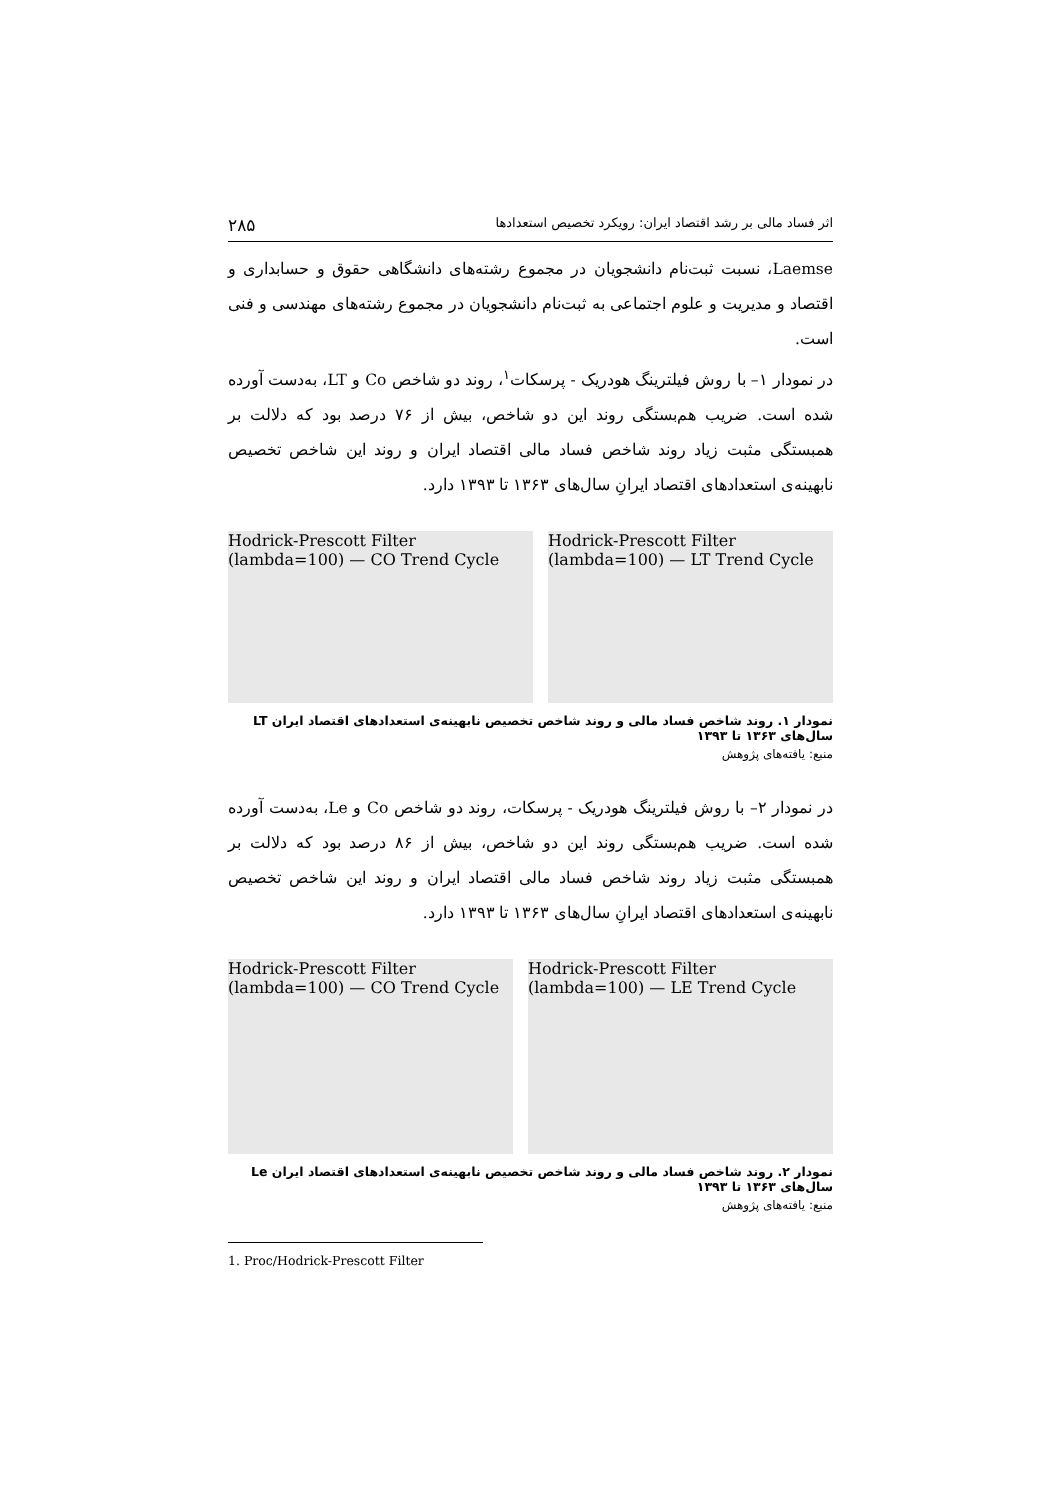اثر فساد مالی بر رشد اقتصاد ایران: رویکرد تخصیص استعدادها ۲۸۵
Laemse، نسبت ثبت‌نام دانشجویان در مجموع رشته‌های دانشگاهی حقوق و حسابداری و اقتصاد و مدیریت و علوم اجتماعی به ثبت‌نام دانشجویان در مجموع رشته‌های مهندسی و فنی است.
در نمودار ۱– با روش فیلترینگ هودریک - پرسکات<sup>۱</sup>، روند دو شاخص Co و LT، به‌دست آورده شده است. ضریب هم‌بستگی روند این دو شاخص، بیش از ۷۶ درصد بود که دلالت بر همبستگی مثبت زیاد روند شاخص فساد مالی اقتصاد ایران و روند این شاخص تخصیص نابهینه‌ی استعدادهای اقتصاد ایرانِ سال‌های ۱۳۶۳ تا ۱۳۹۳ دارد.
Hodrick-Prescott Filter (lambda=100) — CO Trend Cycle
Hodrick-Prescott Filter (lambda=100) — LT Trend Cycle
نمودار ۱. روند شاخص فساد مالی و روند شاخص تخصیص نابهینه‌ی استعدادهای اقتصاد ایران LT سال‌های ۱۳۶۳ تا ۱۳۹۳
منبع: یافته‌های پژوهش
در نمودار ۲– با روش فیلترینگ هودریک - پرسکات، روند دو شاخص Co و Le، به‌دست آورده شده است. ضریب هم‌بستگی روند این دو شاخص، بیش از ۸۶ درصد بود که دلالت بر همبستگی مثبت زیاد روند شاخص فساد مالی اقتصاد ایران و روند این شاخص تخصیص نابهینه‌ی استعدادهای اقتصاد ایرانِ سال‌های ۱۳۶۳ تا ۱۳۹۳ دارد.
Hodrick-Prescott Filter (lambda=100) — CO Trend Cycle
Hodrick-Prescott Filter (lambda=100) — LE Trend Cycle
نمودار ۲. روند شاخص فساد مالی و روند شاخص تخصیص نابهینه‌ی استعدادهای اقتصاد ایران Le سال‌های ۱۳۶۳ تا ۱۳۹۳
منبع: یافته‌های پژوهش
1. Proc/Hodrick-Prescott Filter